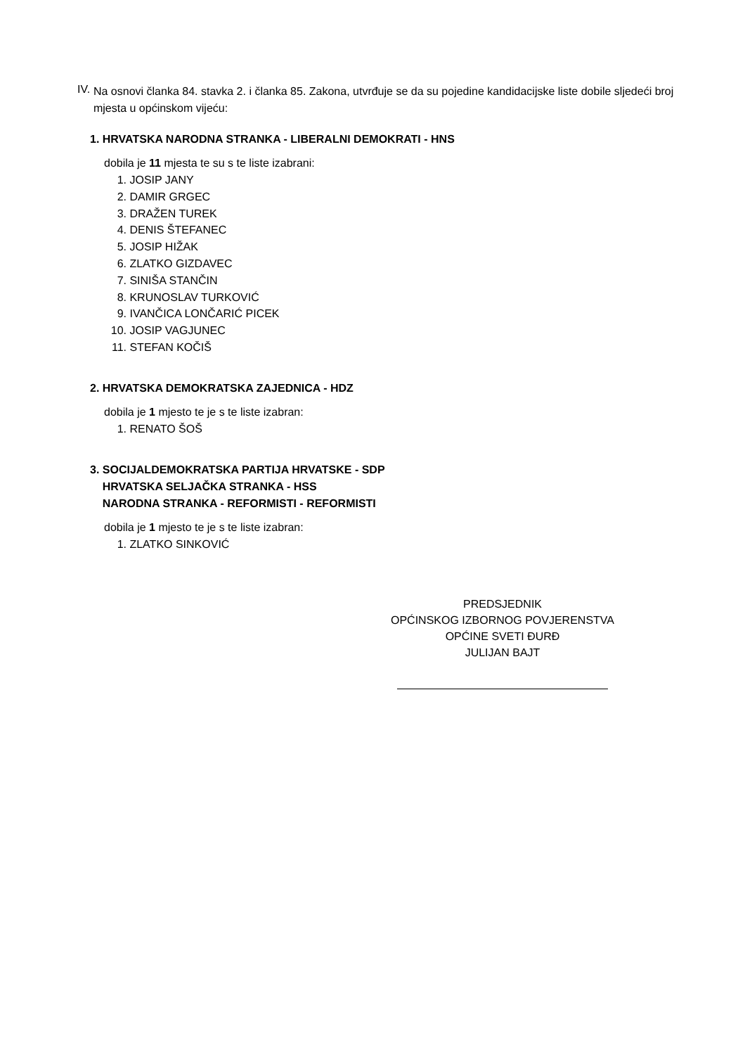IV.
Na osnovi članka 84. stavka 2. i članka 85. Zakona, utvrđuje se da su pojedine kandidacijske liste dobile sljedeći broj mjesta u općinskom vijeću:
1. HRVATSKA NARODNA STRANKA - LIBERALNI DEMOKRATI - HNS
dobila je 11 mjesta te su s te liste izabrani:
1. JOSIP JANY
2. DAMIR GRGEC
3. DRAŽEN TUREK
4. DENIS ŠTEFANEC
5. JOSIP HIŽAK
6. ZLATKO GIZDAVEC
7. SINIŠA STANČIN
8. KRUNOSLAV TURKOVIĆ
9. IVANČICA LONČARIĆ PICEK
10. JOSIP VAGJUNEC
11. STEFAN KOČIŠ
2. HRVATSKA DEMOKRATSKA ZAJEDNICA - HDZ
dobila je 1 mjesto te je s te liste izabran:
1. RENATO ŠOŠ
3. SOCIJALDEMOKRATSKA PARTIJA HRVATSKE - SDP
HRVATSKA SELJAČKA STRANKA - HSS
NARODNA STRANKA - REFORMISTI - REFORMISTI
dobila je 1 mjesto te je s te liste izabran:
1. ZLATKO SINKOVIĆ
PREDSJEDNIK
OPĆINSKOG IZBORNOG POVJERENSTVA
OPĆINE SVETI ĐURĐ
JULIJAN BAJT